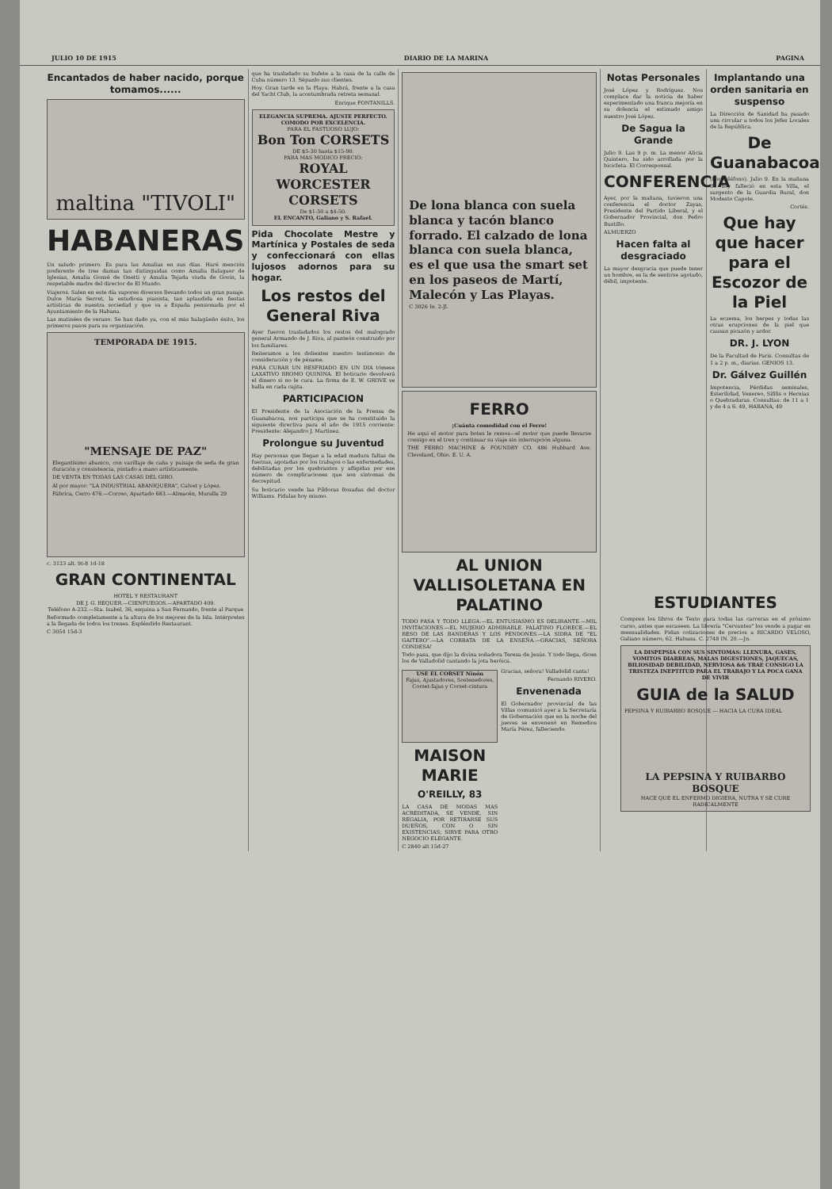JULIO 10 DE 1915 DIARIO DE LA MARINA PAGINA
Encantados de haber nacido, porque tomamos......
maltina "TIVOLI"
HABANERAS
Un saludo primero. Es para las Amalias en sus días. Haré mención preferente de tres damas tan distinguidas como Amalia Balaguer de Iglesias, Amalia Gonsé de Onetti y Amalia Tejada viuda de Govín, la respetable madre del director de El Mundo.
Viajeros. Salen en este día vapores diversos llevando todos un gran pasaje. Dulce María Serret, la estudiosa pianista, tan aplaudida en fiestas artísticas de nuestra sociedad y que va a España pensionada por el Ayuntamiento de la Habana.
Las matinées de verano. Se han dado ya, con el más halagüeño éxito, los primeros pasos para su organización.
TEMPORADA DE 1915.
"MENSAJE DE PAZ"
Elegantísimo abanico, con varillaje de caña y paisaje de seda de gran duración y consistencia, pintado a mano artísticamente.
DE VENTA EN TODAS LAS CASAS DEL GIRO.
Al por mayor: "LA INDUSTRIAL ABANIQUERA", Calvet y López.
Fábrica, Cerro 476.—Correo, Apartado 683.—Almacén, Muralla 29
c. 3123 alt. 9t-8 1d-18
GRAN CONTINENTAL
HOTEL Y RESTAURANT
DE J. G. BEQUER.—CIENFUEGOS.—APARTADO 409.
Teléfono A-232.—Sta. Isabel, 36, esquina a San Fernando, frente al Parque
Reformado completamente a la altura de los mejores de la Isla. Intérpretes a la llegada de todos los trenes. Espléndido Restaurant.
C 3054 15d-3
que ha trasladado su bufete a la casa de la calle de Cuba número 13. Sépanlo sus clientes.
Hoy. Gran tarde en la Playa. Habrá, frente a la casa del Yacht Club, la acostumbrada retreta semanal.
Enrique FONTANILLS.
ELEGANCIA SUPREMA. AJUSTE PERFECTO. COMODO POR EXCELENCIA.
PARA EL FASTUOSO LUJO:
Bon Ton CORSETS
DE $5-30 hasta $15-90.
PARA MAS MODICO PRECIO:
ROYAL WORCESTER CORSETS
De $1-50 a $4-50.
EL ENCANTO, Galiano y S. Rafael.
Pida Chocolate Mestre y Martínica y Postales de seda y confeccionará con ellas lujosos adornos para su hogar.
Los restos del General Riva
Ayer fueron trasladados los restos del malogrado general Armando de J. Riva, al panteón construido por los familiares.
Reiteramos a los dolientes nuestro testimonio de consideración y de pésame.
PARA CURAR UN RESFRIADO EN UN DIA tómese LAXATIVO BROMO QUININA. El boticario devolverá el dinero si no le cura. La firma de E. W. GROVE se halla en cada cajita.
PARTICIPACION
El Presidente de la Asociación de la Prensa de Guanabacoa, nos participa que se ha constituido la siguiente directiva para el año de 1915 corriente: Presidente: Alejandro J. Martínez.
Prolongue su Juventud
Hay personas que llegan a la edad madura faltas de fuerzas, agotadas por los trabajos o las enfermedades, debilitadas por los quebrantos y afligidas por ese número de complicaciones que son síntomas de decrepitud.
Su boticario vende las Píldoras Rosadas del doctor Williams. Pídalas hoy mismo.
De lona blanca con suela blanca y tacón blanco forrado. El calzado de lona blanca con suela blanca, es el que usa the smart set en los paseos de Martí, Malecón y Las Playas.
C 3026 In. 2-Jl.
FERRO
¡Cuánta comodidad con el Ferro!
He aquí el motor para botes le remos—el motor que puede llevarse consigo en el tren y continuar su viaje sin interrupción alguna.
THE FERRO MACHINE & FOUNDRY CO. 486 Hubbard Ave. Cleveland, Ohio. E. U. A.
AL UNION VALLISOLETANA EN PALATINO
TODO PASA Y TODO LLEGA.—EL ENTUSIASMO ES DELIRANTE.—MIL INVITACIONES.—EL MUJERIO ADMIRABLE. PALATINO FLORECE.—EL BESO DE LAS BANDERAS Y LOS PENDONES.—LA SIDRA DE "EL GAITERO".—LA CORBATA DE LA ENSEÑA.—GRACIAS, SEÑORA CONDESA!
Todo pasa, que dijo la divina soñadora Teresa de Jesús. Y todo llega, dicen los de Valladolid cantando la jota heróica.
USE EL CORSET Ninón
Fajas, Ajustadores, Sostenedores, Corset-fajas y Corset-cintura
MAISON MARIE
O'REILLY, 83
LA CASA DE MODAS MAS ACREDITADA, SE VENDE, SIN REGALIA, POR RETIRARSE SUS DUEÑOS, CON O SIN EXISTENCIAS; SIRVE PARA OTRO NEGOCIO ELEGANTE.
C 2840 alt 15d-27
Gracias, señora! Valladolid canta!
Fernando RIVERO.
Envenenada
El Gobernador provincial de las Villas comunicó ayer a la Secretaría de Gobernación que en la noche del jueves se envenenó en Remedios María Pérez, falleciendo.
Notas Personales
José López y Rodríguez. Nos complace dar la noticia de haber experimentado una franca mejoría en su dolencia el estimado amigo nuestro José López.
De Sagua la Grande
Julio 9. Las 9 p. m. La menor Alicia Quintero, ha sido arrollada por la bicicleta. El Corresponsal.
CONFERENCIA
Ayer, por la mañana, tuvieron una conferencia el doctor Zayas, Presidente del Partido Liberal, y el Gobernador Provincial, don Pedro Bustillo.
ALMUERZO
Hacen falta al desgraciado
La mayor desgracia que puede tener un hombre, es la de sentirse agotado, débil, impotente.
Implantando una orden sanitaria en suspenso
La Dirección de Sanidad ha pasado una circular a todos los Jefes Locales de la República.
De Guanabacoa
(Por teléfono). Julio 9. En la mañana de hoy falleció en esta Villa, el sargento de la Guardia Rural, don Modesto Capote.
Cortés.
Que hay que hacer para el Escozor de la Piel
La eczema, los herpes y todas las otras erupciones de la piel que causan picazón y ardor.
DR. J. LYON
De la Facultad de París. Consultas de 1 a 2 p. m., diarias. GENIOS 13.
Dr. Gálvez Guillén
Impotencia, Pérdidas seminales, Esterilidad, Venereo, Sífilis o Hernias o Quebraduras. Consultas: de 11 a 1 y de 4 a 6. 49, HABANA, 49
ESTUDIANTES
Compren los libros de Texto para todas las carreras en el próximo curso, antes que escaseen. La librería "Cervantes" los vende a pagar en mensualidades. Pidan cotizaciones de precios a RICARDO VELOSO, Galiano número, 62. Habana. C. 2748 IN. 20.—Jn.
LA DISPEPSIA CON SUS SINTOMAS: LLENURA, GASES, VOMITOS DIARREAS, MALAS DIGESTIONES, JAQUECAS, BILIOSIDAD DEBILIDAD, NERVIOSA && TRAE CONSIGO LA TRISTEZA INEPTITUD PARA EL TRABAJO Y LA POCA GANA DE VIVIR
GUIA de la SALUD
PEPSINA Y RUIBARBO BOSQUE — HACIA LA CURA IDEAL
LA PEPSINA Y RUIBARBO BOSQUE
HACE QUE EL ENFERMO DIGIERA, NUTRA Y SE CURE RADICALMENTE